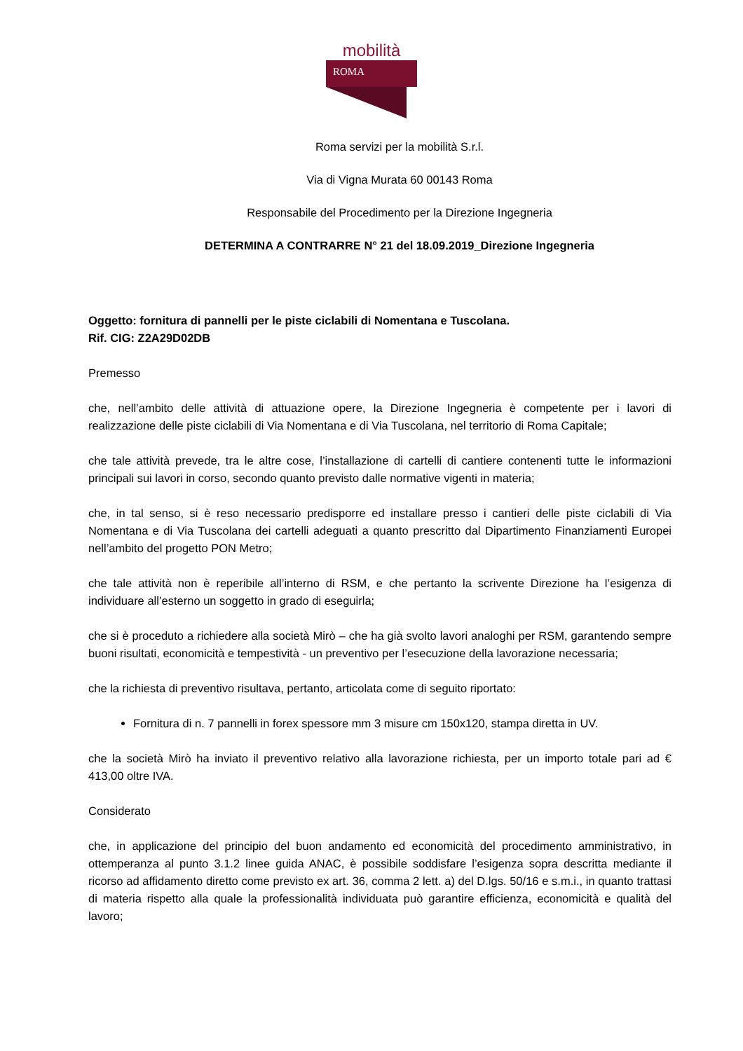mobilità
ROMA
Roma servizi per la mobilità S.r.l.
Via di Vigna Murata 60 00143 Roma
Responsabile del Procedimento per la Direzione Ingegneria
DETERMINA A CONTRARRE N° 21 del 18.09.2019_Direzione Ingegneria
Oggetto: fornitura di pannelli per le piste ciclabili di Nomentana e Tuscolana.
Rif. CIG: Z2A29D02DB
Premesso
che, nell’ambito delle attività di attuazione opere, la Direzione Ingegneria è competente per i lavori di realizzazione delle piste ciclabili di Via Nomentana e di Via Tuscolana, nel territorio di Roma Capitale;
che tale attività prevede, tra le altre cose, l’installazione di cartelli di cantiere contenenti tutte le informazioni principali sui lavori in corso, secondo quanto previsto dalle normative vigenti in materia;
che, in tal senso, si è reso necessario predisporre ed installare presso i cantieri delle piste ciclabili di Via Nomentana e di Via Tuscolana dei cartelli adeguati a quanto prescritto dal Dipartimento Finanziamenti Europei nell’ambito del progetto PON Metro;
che tale attività non è reperibile all’interno di RSM, e che pertanto la scrivente Direzione ha l’esigenza di individuare all’esterno un soggetto in grado di eseguirla;
che si è proceduto a richiedere alla società Mirò – che ha già svolto lavori analoghi per RSM, garantendo sempre buoni risultati, economicità e tempestività - un preventivo per l’esecuzione della lavorazione necessaria;
che la richiesta di preventivo risultava, pertanto, articolata come di seguito riportato:
Fornitura di n. 7 pannelli in forex spessore mm 3 misure cm 150x120, stampa diretta in UV.
che la società Mirò ha inviato il preventivo relativo alla lavorazione richiesta, per un importo totale pari ad € 413,00 oltre IVA.
Considerato
che, in applicazione del principio del buon andamento ed economicità del procedimento amministrativo, in ottemperanza al punto 3.1.2 linee guida ANAC, è possibile soddisfare l’esigenza sopra descritta mediante il ricorso ad affidamento diretto come previsto ex art. 36, comma 2 lett. a) del D.lgs. 50/16 e s.m.i., in quanto trattasi di materia rispetto alla quale la professionalità individuata può garantire efficienza, economicità e qualità del lavoro;